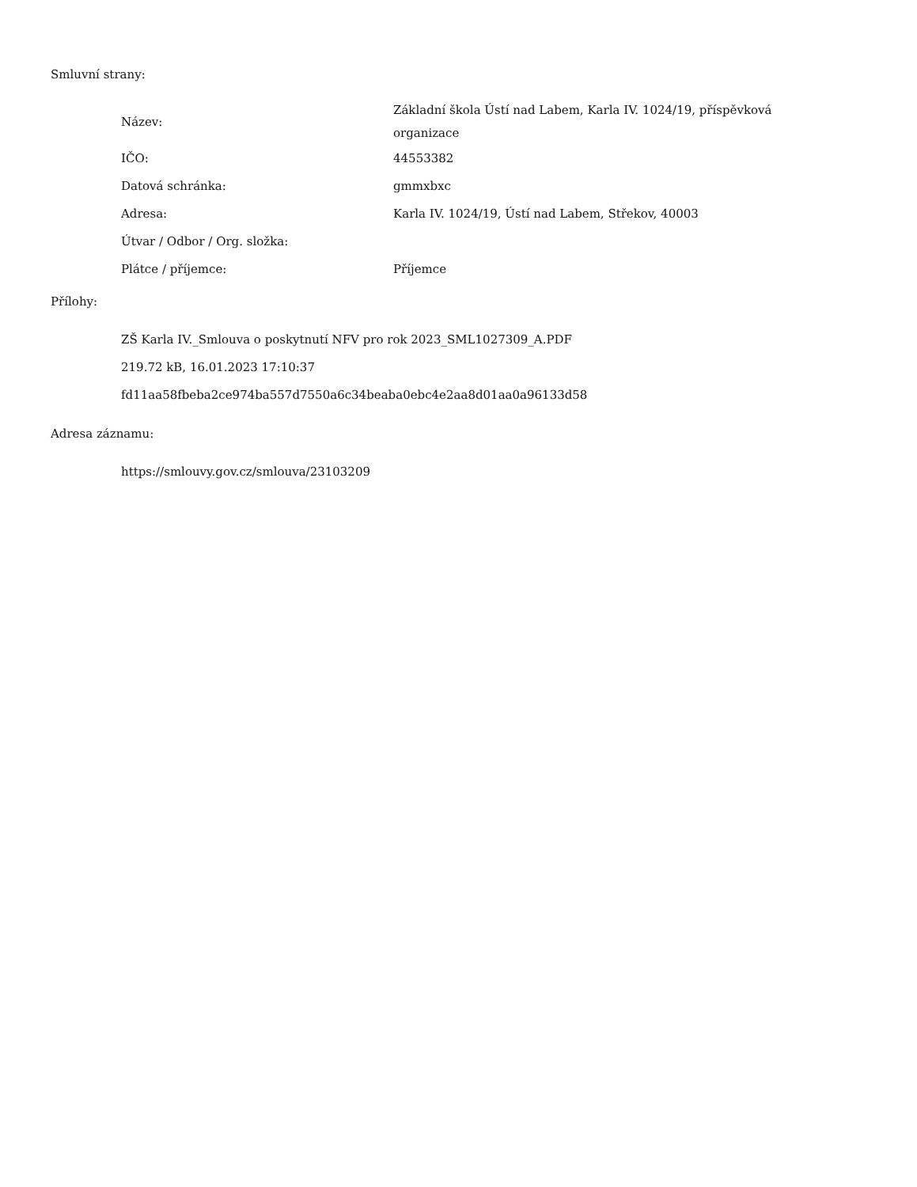Smluvní strany:
| Název: | Základní škola Ústí nad Labem, Karla IV. 1024/19, příspěvková organizace |
| IČO: | 44553382 |
| Datová schránka: | gmmxbxc |
| Adresa: | Karla IV. 1024/19, Ústí nad Labem, Střekov, 40003 |
| Útvar / Odbor / Org. složka: | |
| Plátce / příjemce: | Příjemce |
Přílohy:
ZŠ Karla IV._Smlouva o poskytnutí NFV pro rok 2023_SML1027309_A.PDF
219.72 kB, 16.01.2023 17:10:37
fd11aa58fbeba2ce974ba557d7550a6c34beaba0ebc4e2aa8d01aa0a96133d58
Adresa záznamu:
https://smlouvy.gov.cz/smlouva/23103209